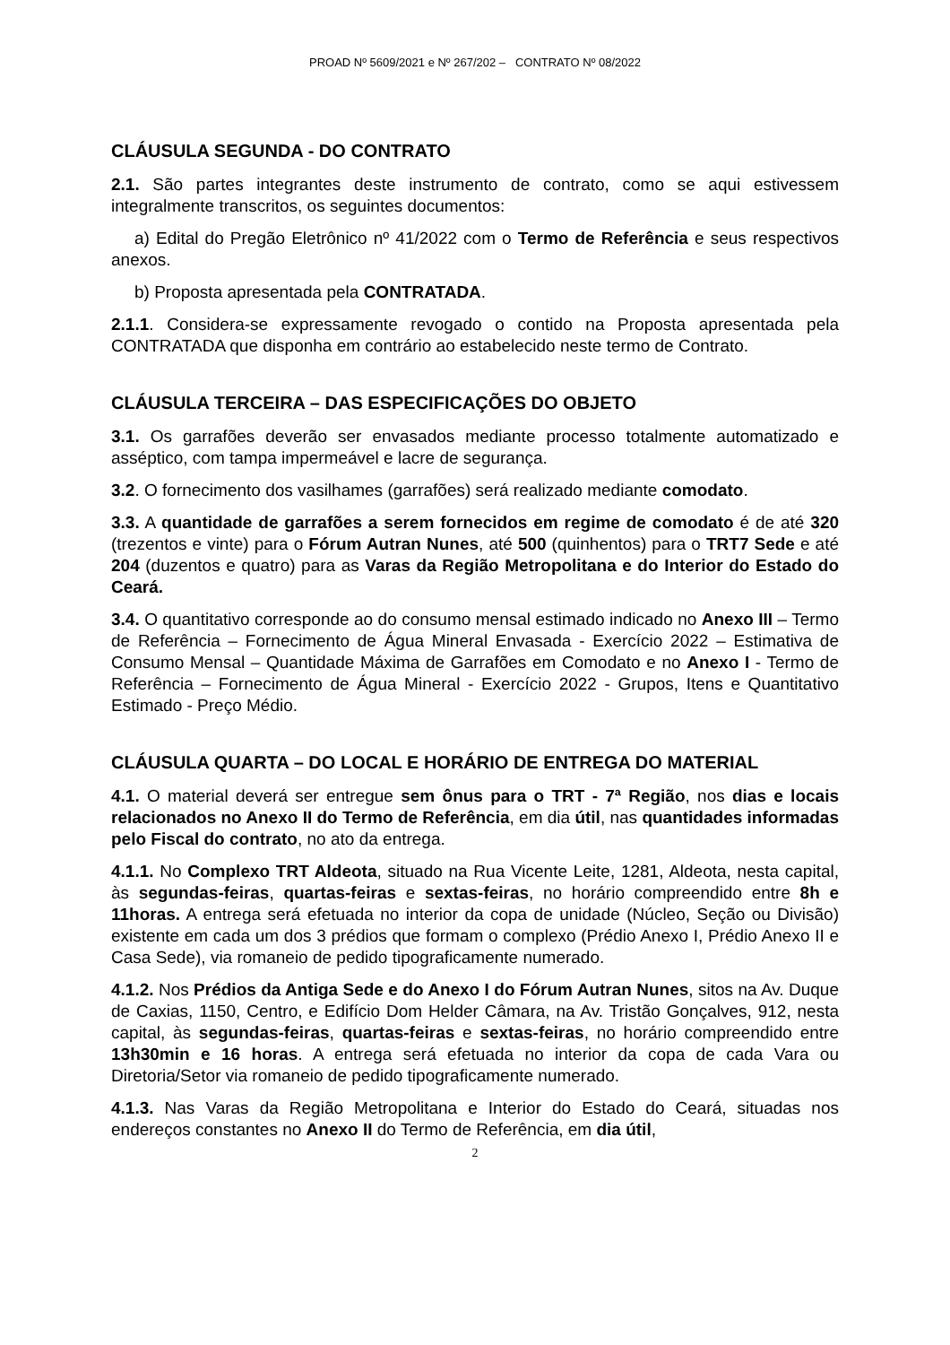PROAD Nº 5609/2021 e Nº 267/202 – CONTRATO Nº 08/2022
CLÁUSULA SEGUNDA - DO CONTRATO
2.1. São partes integrantes deste instrumento de contrato, como se aqui estivessem integralmente transcritos, os seguintes documentos:
a) Edital do Pregão Eletrônico nº 41/2022 com o Termo de Referência e seus respectivos anexos.
b) Proposta apresentada pela CONTRATADA.
2.1.1. Considera-se expressamente revogado o contido na Proposta apresentada pela CONTRATADA que disponha em contrário ao estabelecido neste termo de Contrato.
CLÁUSULA TERCEIRA – DAS ESPECIFICAÇÕES DO OBJETO
3.1. Os garrafões deverão ser envasados mediante processo totalmente automatizado e asséptico, com tampa impermeável e lacre de segurança.
3.2. O fornecimento dos vasilhames (garrafões) será realizado mediante comodato.
3.3. A quantidade de garrafões a serem fornecidos em regime de comodato é de até 320 (trezentos e vinte) para o Fórum Autran Nunes, até 500 (quinhentos) para o TRT7 Sede e até 204 (duzentos e quatro) para as Varas da Região Metropolitana e do Interior do Estado do Ceará.
3.4. O quantitativo corresponde ao do consumo mensal estimado indicado no Anexo III – Termo de Referência – Fornecimento de Água Mineral Envasada - Exercício 2022 – Estimativa de Consumo Mensal – Quantidade Máxima de Garrafões em Comodato e no Anexo I - Termo de Referência – Fornecimento de Água Mineral - Exercício 2022 - Grupos, Itens e Quantitativo Estimado - Preço Médio.
CLÁUSULA QUARTA – DO LOCAL E HORÁRIO DE ENTREGA DO MATERIAL
4.1. O material deverá ser entregue sem ônus para o TRT - 7ª Região, nos dias e locais relacionados no Anexo II do Termo de Referência, em dia útil, nas quantidades informadas pelo Fiscal do contrato, no ato da entrega.
4.1.1. No Complexo TRT Aldeota, situado na Rua Vicente Leite, 1281, Aldeota, nesta capital, às segundas-feiras, quartas-feiras e sextas-feiras, no horário compreendido entre 8h e 11horas. A entrega será efetuada no interior da copa de unidade (Núcleo, Seção ou Divisão) existente em cada um dos 3 prédios que formam o complexo (Prédio Anexo I, Prédio Anexo II e Casa Sede), via romaneio de pedido tipograficamente numerado.
4.1.2. Nos Prédios da Antiga Sede e do Anexo I do Fórum Autran Nunes, sitos na Av. Duque de Caxias, 1150, Centro, e Edifício Dom Helder Câmara, na Av. Tristão Gonçalves, 912, nesta capital, às segundas-feiras, quartas-feiras e sextas-feiras, no horário compreendido entre 13h30min e 16 horas. A entrega será efetuada no interior da copa de cada Vara ou Diretoria/Setor via romaneio de pedido tipograficamente numerado.
4.1.3. Nas Varas da Região Metropolitana e Interior do Estado do Ceará, situadas nos endereços constantes no Anexo II do Termo de Referência, em dia útil,
2